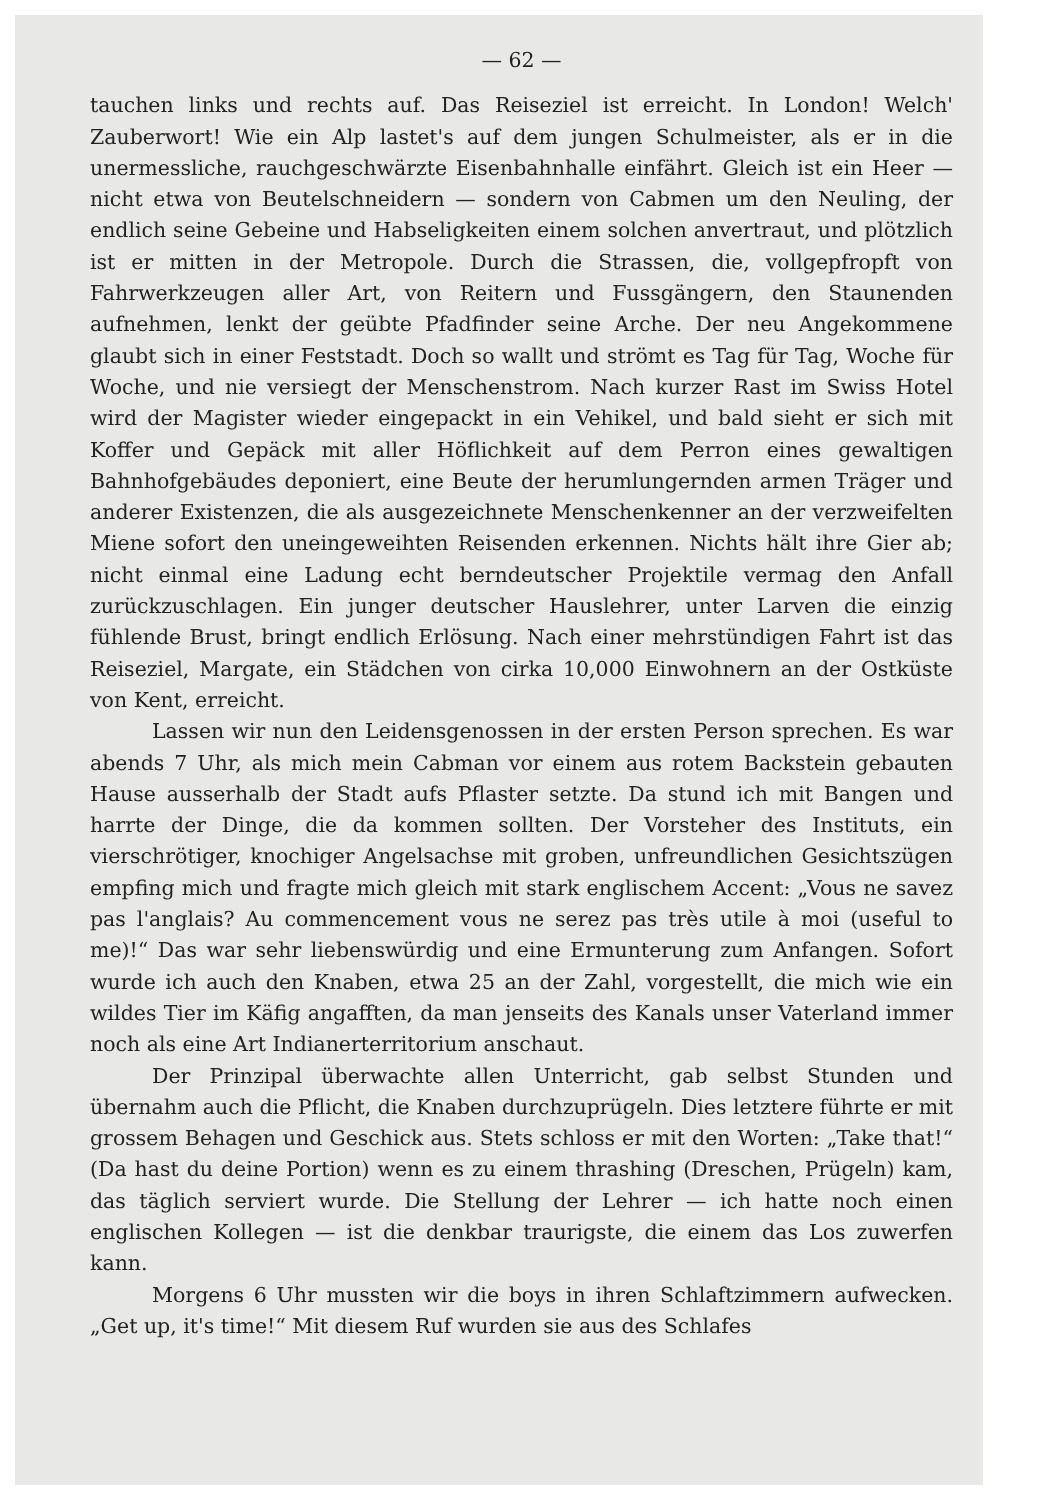— 62 —
tauchen links und rechts auf. Das Reiseziel ist erreicht. In London! Welch' Zauberwort! Wie ein Alp lastet's auf dem jungen Schulmeister, als er in die unermessliche, rauchgeschwärzte Eisenbahnhalle einfährt. Gleich ist ein Heer — nicht etwa von Beutelschneidern — sondern von Cabmen um den Neuling, der endlich seine Gebeine und Habseligkeiten einem solchen anvertraut, und plötzlich ist er mitten in der Metropole. Durch die Strassen, die, vollgepfropft von Fahrwerkzeugen aller Art, von Reitern und Fussgängern, den Staunenden aufnehmen, lenkt der geübte Pfadfinder seine Arche. Der neu Angekommene glaubt sich in einer Feststadt. Doch so wallt und strömt es Tag für Tag, Woche für Woche, und nie versiegt der Menschenstrom. Nach kurzer Rast im Swiss Hotel wird der Magister wieder eingepackt in ein Vehikel, und bald sieht er sich mit Koffer und Gepäck mit aller Höflichkeit auf dem Perron eines gewaltigen Bahnhofgebäudes deponiert, eine Beute der herumlungernden armen Träger und anderer Existenzen, die als ausgezeichnete Menschenkenner an der verzweifelten Miene sofort den uneingeweihten Reisenden erkennen. Nichts hält ihre Gier ab; nicht einmal eine Ladung echt berndeutscher Projektile vermag den Anfall zurückzuschlagen. Ein junger deutscher Hauslehrer, unter Larven die einzig fühlende Brust, bringt endlich Erlösung. Nach einer mehrstündigen Fahrt ist das Reiseziel, Margate, ein Städchen von cirka 10,000 Einwohnern an der Ostküste von Kent, erreicht.
Lassen wir nun den Leidensgenossen in der ersten Person sprechen. Es war abends 7 Uhr, als mich mein Cabman vor einem aus rotem Backstein gebauten Hause ausserhalb der Stadt aufs Pflaster setzte. Da stund ich mit Bangen und harrte der Dinge, die da kommen sollten. Der Vorsteher des Instituts, ein vierschrötiger, knochiger Angelsachse mit groben, unfreundlichen Gesichtszügen empfing mich und fragte mich gleich mit stark englischem Accent: „Vous ne savez pas l'anglais? Au commencement vous ne serez pas très utile à moi (useful to me)!“ Das war sehr liebenswürdig und eine Ermunterung zum Anfangen. Sofort wurde ich auch den Knaben, etwa 25 an der Zahl, vorgestellt, die mich wie ein wildes Tier im Käfig angafften, da man jenseits des Kanals unser Vaterland immer noch als eine Art Indianerterritorium anschaut.
Der Prinzipal überwachte allen Unterricht, gab selbst Stunden und übernahm auch die Pflicht, die Knaben durchzuprügeln. Dies letztere führte er mit grossem Behagen und Geschick aus. Stets schloss er mit den Worten: „Take that!“ (Da hast du deine Portion) wenn es zu einem thrashing (Dreschen, Prügeln) kam, das täglich serviert wurde. Die Stellung der Lehrer — ich hatte noch einen englischen Kollegen — ist die denkbar traurigste, die einem das Los zuwerfen kann.
Morgens 6 Uhr mussten wir die boys in ihren Schlaftzimmern aufwecken. „Get up, it's time!“ Mit diesem Ruf wurden sie aus des Schlafes